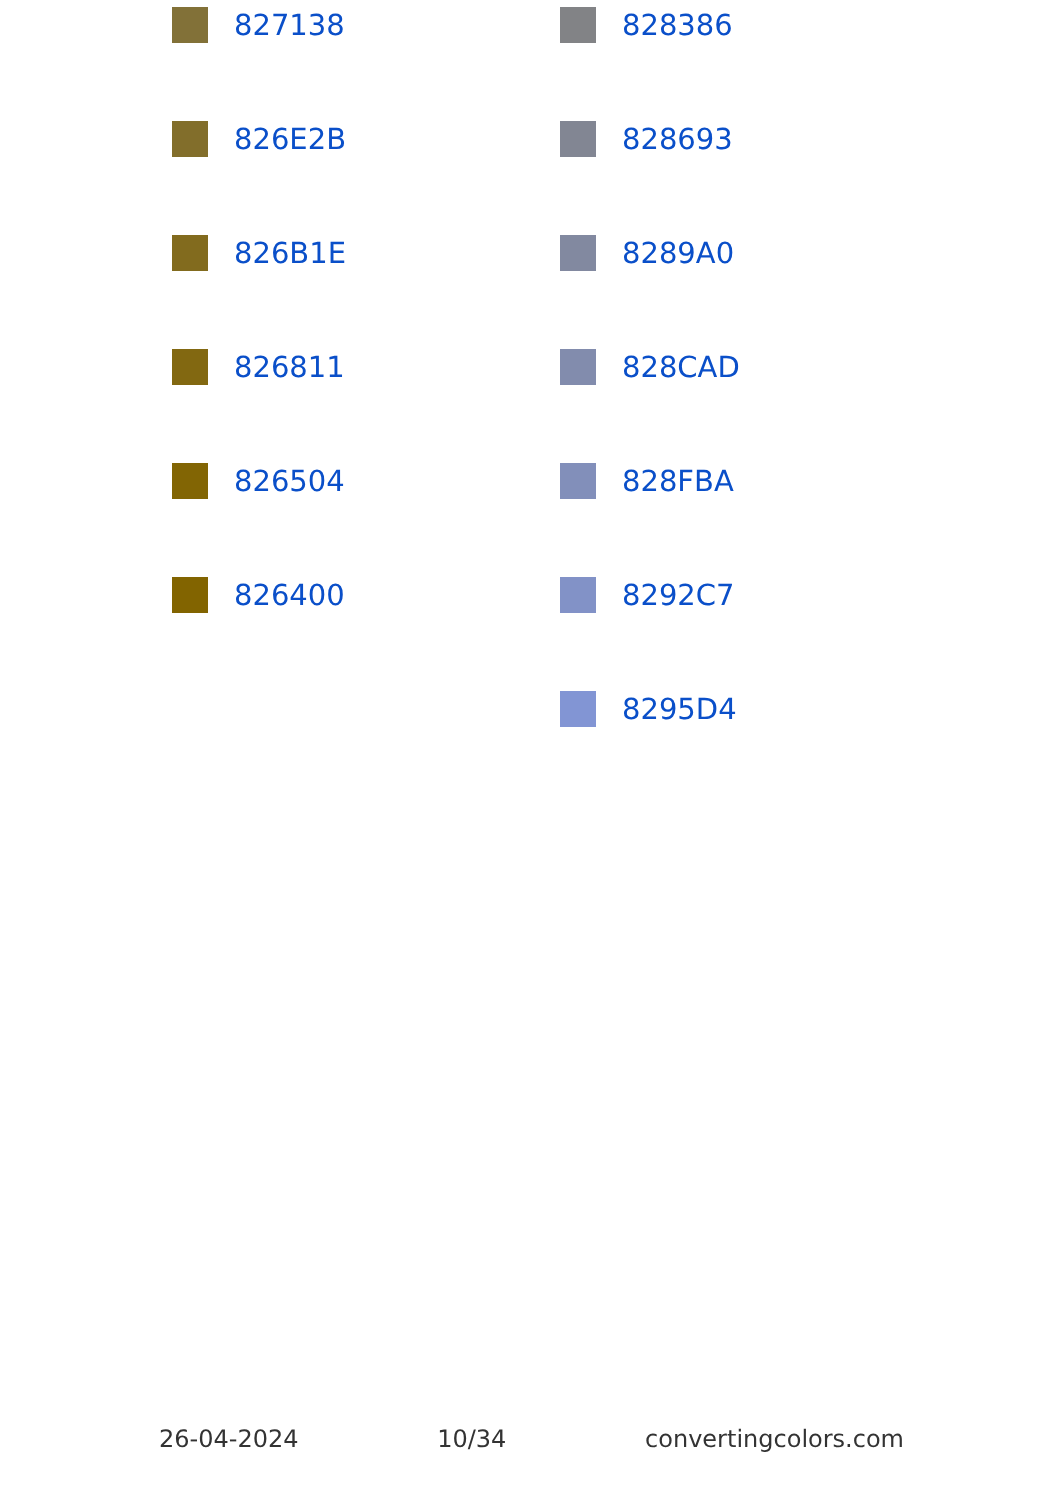827138
826E2B
826B1E
826811
826504
826400
828386
828693
8289A0
828CAD
828FBA
8292C7
8295D4
26-04-2024 10/34 convertingcolors.com